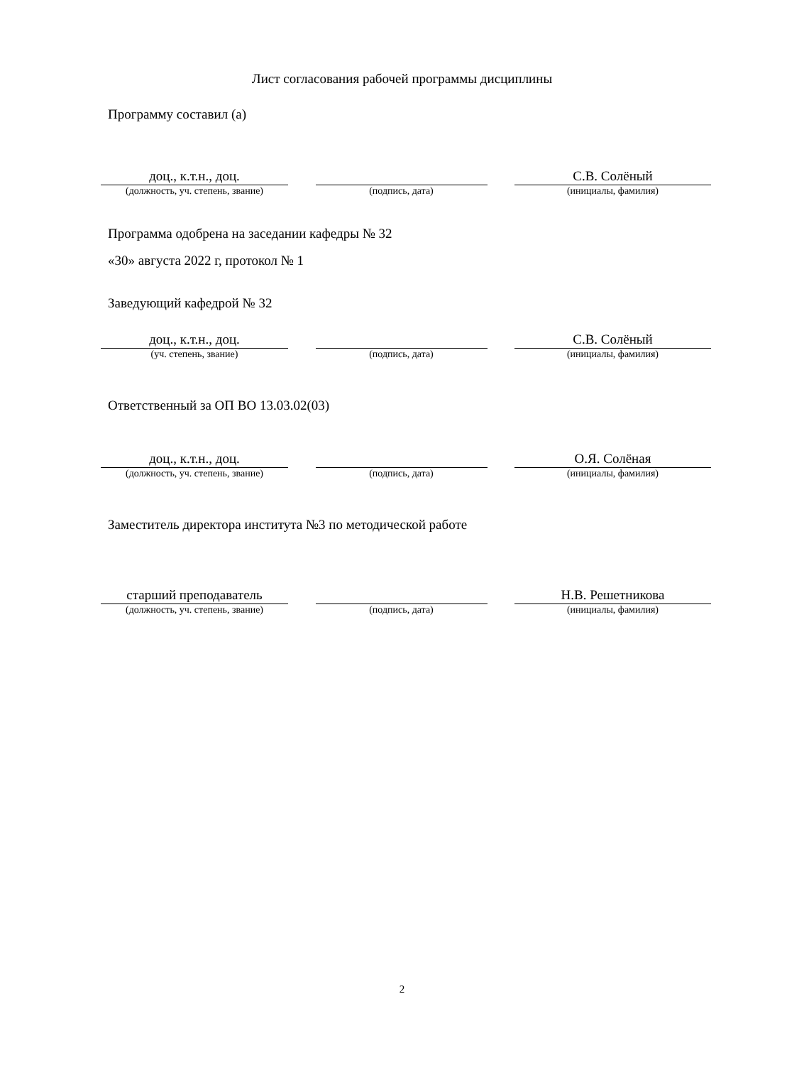Лист согласования рабочей программы дисциплины
Программу составил (а)
доц., к.т.н., доц.
(должность, уч. степень, звание)
(подпись, дата)
С.В. Солёный
(инициалы, фамилия)
Программа одобрена на заседании кафедры № 32
«30» августа 2022 г, протокол № 1
Заведующий кафедрой № 32
доц., к.т.н., доц.
(уч. степень, звание)
(подпись, дата)
С.В. Солёный
(инициалы, фамилия)
Ответственный за ОП ВО 13.03.02(03)
доц., к.т.н., доц.
(должность, уч. степень, звание)
(подпись, дата)
О.Я. Солёная
(инициалы, фамилия)
Заместитель директора института №3 по методической работе
старший преподаватель
(должность, уч. степень, звание)
(подпись, дата)
Н.В. Решетникова
(инициалы, фамилия)
2